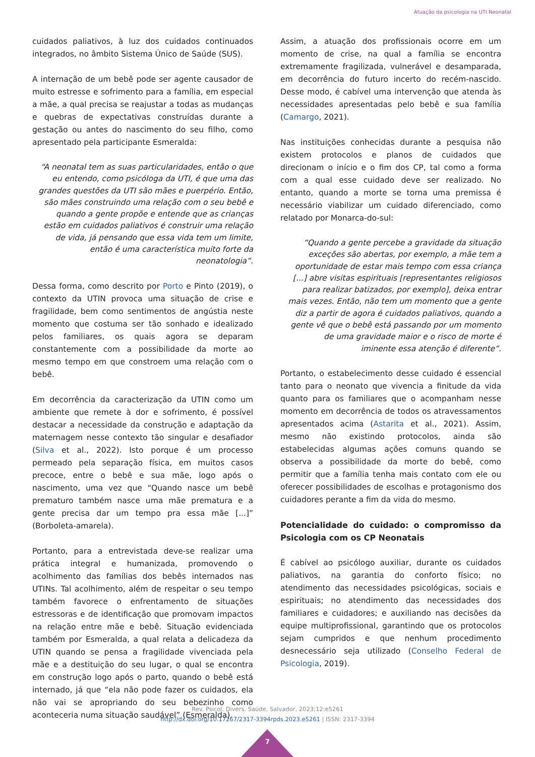Atuação da psicologia na UTI Neonatal
cuidados paliativos, à luz dos cuidados continuados integrados, no âmbito Sistema Único de Saúde (SUS).
A internação de um bebê pode ser agente causador de muito estresse e sofrimento para a família, em especial a mãe, a qual precisa se reajustar a todas as mudanças e quebras de expectativas construídas durante a gestação ou antes do nascimento do seu filho, como apresentado pela participante Esmeralda:
“A neonatal tem as suas particularidades, então o que eu entendo, como psicóloga da UTI, é que uma das grandes questões da UTI são mães e puerpério. Então, são mães construindo uma relação com o seu bebê e quando a gente propõe e entende que as crianças estão em cuidados paliativos é construir uma relação de vida, já pensando que essa vida tem um limite, então é uma característica muito forte da neonatologia”.
Dessa forma, como descrito por Porto e Pinto (2019), o contexto da UTIN provoca uma situação de crise e fragilidade, bem como sentimentos de angústia neste momento que costuma ser tão sonhado e idealizado pelos familiares, os quais agora se deparam constantemente com a possibilidade da morte ao mesmo tempo em que constroem uma relação com o bebê.
Em decorrência da caracterização da UTIN como um ambiente que remete à dor e sofrimento, é possível destacar a necessidade da construção e adaptação da maternagem nesse contexto tão singular e desafiador (Silva et al., 2022). Isto porque é um processo permeado pela separação física, em muitos casos precoce, entre o bebê e sua mãe, logo após o nascimento, uma vez que “Quando nasce um bebê prematuro também nasce uma mãe prematura e a gente precisa dar um tempo pra essa mãe [...]” (Borboleta-amarela).
Portanto, para a entrevistada deve-se realizar uma prática integral e humanizada, promovendo o acolhimento das famílias dos bebês internados nas UTINs. Tal acolhimento, além de respeitar o seu tempo também favorece o enfrentamento de situações estressoras e de identificação que promovam impactos na relação entre mãe e bebê. Situação evidenciada também por Esmeralda, a qual relata a delicadeza da UTIN quando se pensa a fragilidade vivenciada pela mãe e a destituição do seu lugar, o qual se encontra em construção logo após o parto, quando o bebê está internado, já que “ela não pode fazer os cuidados, ela não vai se apropriando do seu bebezinho como aconteceria numa situação saudável” (Esmeralda).
Assim, a atuação dos profissionais ocorre em um momento de crise, na qual a família se encontra extremamente fragilizada, vulnerável e desamparada, em decorrência do futuro incerto do recém-nascido. Desse modo, é cabível uma intervenção que atenda às necessidades apresentadas pelo bebê e sua família (Camargo, 2021).
Nas instituições conhecidas durante a pesquisa não existem protocolos e planos de cuidados que direcionam o início e o fim dos CP, tal como a forma com a qual esse cuidado deve ser realizado. No entanto, quando a morte se torna uma premissa é necessário viabilizar um cuidado diferenciado, como relatado por Monarca-do-sul:
“Quando a gente percebe a gravidade da situação exceções são abertas, por exemplo, a mãe tem a oportunidade de estar mais tempo com essa criança [...] abre visitas espirituais [representantes religiosos para realizar batizados, por exemplo], deixa entrar mais vezes. Então, não tem um momento que a gente diz a partir de agora é cuidados paliativos, quando a gente vê que o bebê está passando por um momento de uma gravidade maior e o risco de morte é iminente essa atenção é diferente”.
Portanto, o estabelecimento desse cuidado é essencial tanto para o neonato que vivencia a finitude da vida quanto para os familiares que o acompanham nesse momento em decorrência de todos os atravessamentos apresentados acima (Astarita et al., 2021). Assim, mesmo não existindo protocolos, ainda são estabelecidas algumas ações comuns quando se observa a possibilidade da morte do bebê, como permitir que a família tenha mais contato com ele ou oferecer possibilidades de escolhas e protagonismo dos cuidadores perante a fim da vida do mesmo.
Potencialidade do cuidado: o compromisso da Psicologia com os CP Neonatais
É cabível ao psicólogo auxiliar, durante os cuidados paliativos, na garantia do conforto físico; no atendimento das necessidades psicológicas, sociais e espirituais; no atendimento das necessidades dos familiares e cuidadores; e auxiliando nas decisões da equipe multiprofissional, garantindo que os protocolos sejam cumpridos e que nenhum procedimento desnecessário seja utilizado (Conselho Federal de Psicologia, 2019).
Rev. Psicol. Divers. Saúde, Salvador, 2023;12:e5261
http://dx.doi.org/10.17267/2317-3394rpds.2023.e5261 | ISSN: 2317-3394
7